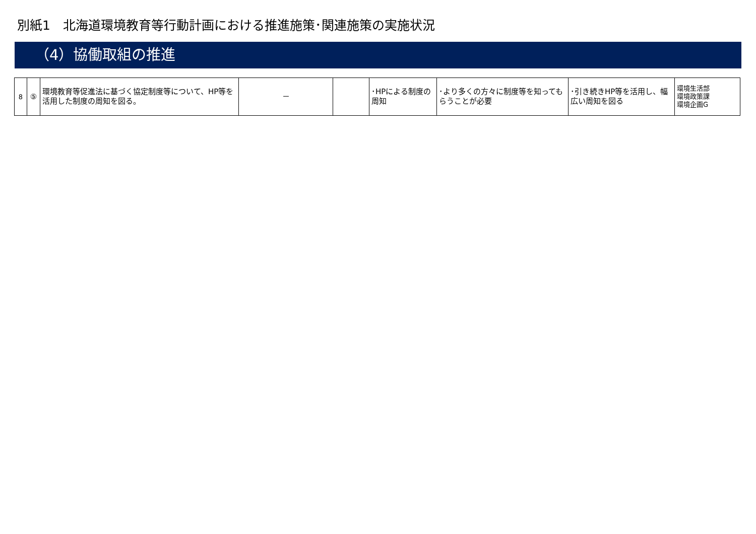別紙1　北海道環境教育等行動計画における推進施策･関連施策の実施状況
（4）協働取組の推進
| 8 | ⑤ | 環境教育等促進法に基づく協定制度等について、HP等を活用した制度の周知を図る。 | － | | ･HPによる制度の周知 | ･より多くの方々に制度等を知ってもらうことが必要 | ･引き続きHP等を活用し、幅広い周知を図る | 環境生活部 環境政策課 環境企画G |